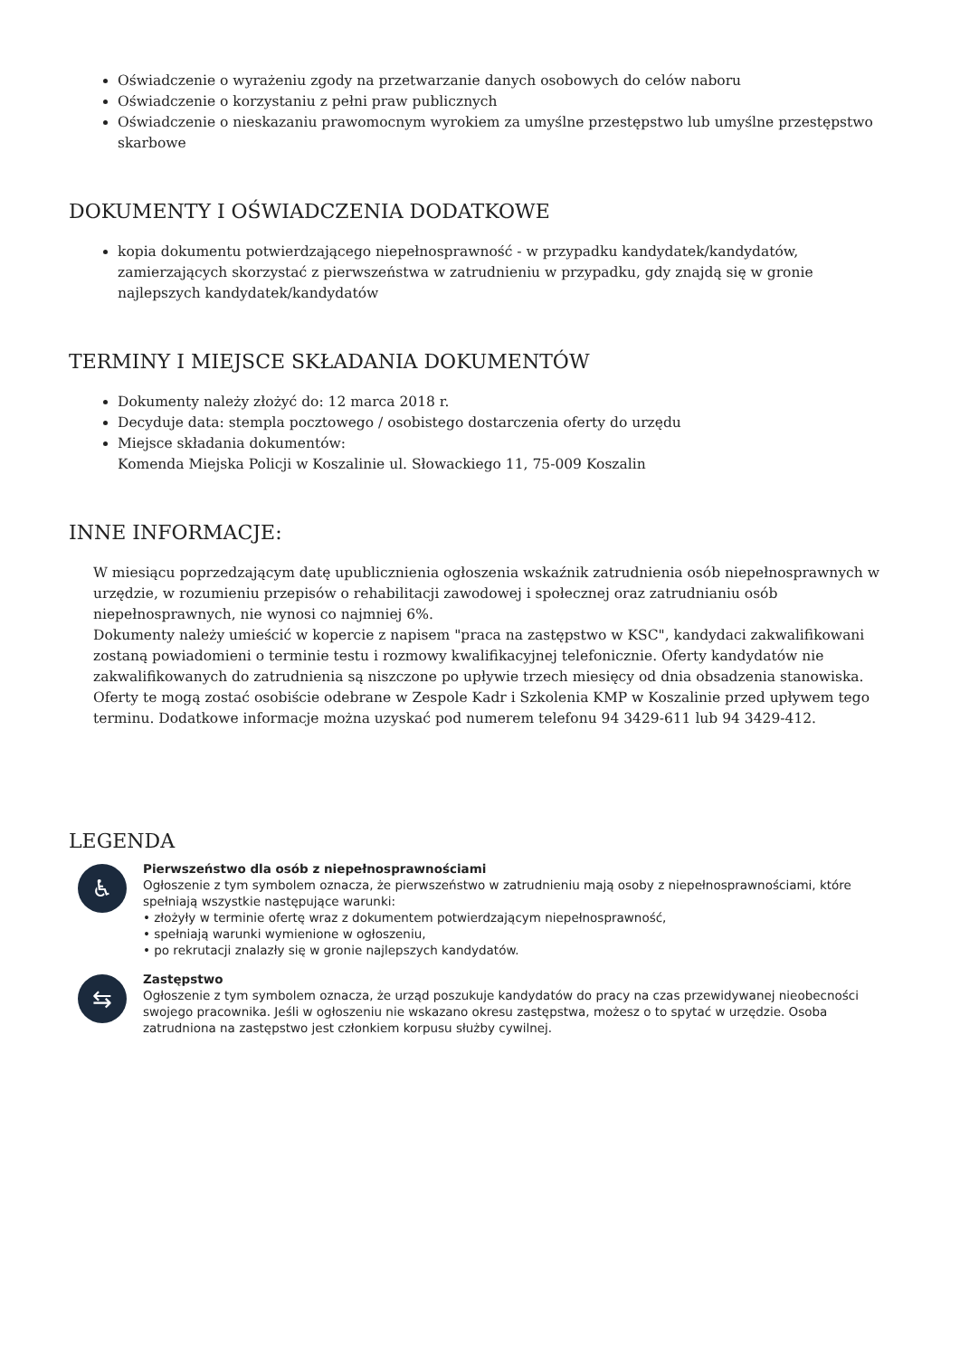Oświadczenie o wyrażeniu zgody na przetwarzanie danych osobowych do celów naboru
Oświadczenie o korzystaniu z pełni praw publicznych
Oświadczenie o nieskazaniu prawomocnym wyrokiem za umyślne przestępstwo lub umyślne przestępstwo skarbowe
DOKUMENTY I OŚWIADCZENIA DODATKOWE
kopia dokumentu potwierdzającego niepełnosprawność - w przypadku kandydatek/kandydatów, zamierzających skorzystać z pierwszeństwa w zatrudnieniu w przypadku, gdy znajdą się w gronie najlepszych kandydatek/kandydatów
TERMINY I MIEJSCE SKŁADANIA DOKUMENTÓW
Dokumenty należy złożyć do: 12 marca 2018 r.
Decyduje data: stempla pocztowego / osobistego dostarczenia oferty do urzędu
Miejsce składania dokumentów:
Komenda Miejska Policji w Koszalinie ul. Słowackiego 11, 75-009 Koszalin
INNE INFORMACJE:
W miesiącu poprzedzającym datę upublicznienia ogłoszenia wskaźnik zatrudnienia osób niepełnosprawnych w urzędzie, w rozumieniu przepisów o rehabilitacji zawodowej i społecznej oraz zatrudnianiu osób niepełnosprawnych, nie wynosi co najmniej 6%.
Dokumenty należy umieścić w kopercie z napisem "praca na zastępstwo w KSC", kandydaci zakwalifikowani zostaną powiadomieni o terminie testu i rozmowy kwalifikacyjnej telefonicznie. Oferty kandydatów nie zakwalifikowanych do zatrudnienia są niszczone po upływie trzech miesięcy od dnia obsadzenia stanowiska. Oferty te mogą zostać osobiście odebrane w Zespole Kadr i Szkolenia KMP w Koszalinie przed upływem tego terminu. Dodatkowe informacje można uzyskać pod numerem telefonu 94 3429-611 lub 94 3429-412.
LEGENDA
♿
Pierwszeństwo dla osób z niepełnosprawnościami
Ogłoszenie z tym symbolem oznacza, że pierwszeństwo w zatrudnieniu mają osoby z niepełnosprawnościami, które spełniają wszystkie następujące warunki:
• złożyły w terminie ofertę wraz z dokumentem potwierdzającym niepełnosprawność,
• spełniają warunki wymienione w ogłoszeniu,
• po rekrutacji znalazły się w gronie najlepszych kandydatów.
⇆
Zastępstwo
Ogłoszenie z tym symbolem oznacza, że urząd poszukuje kandydatów do pracy na czas przewidywanej nieobecności swojego pracownika. Jeśli w ogłoszeniu nie wskazano okresu zastępstwa, możesz o to spytać w urzędzie. Osoba zatrudniona na zastępstwo jest członkiem korpusu służby cywilnej.